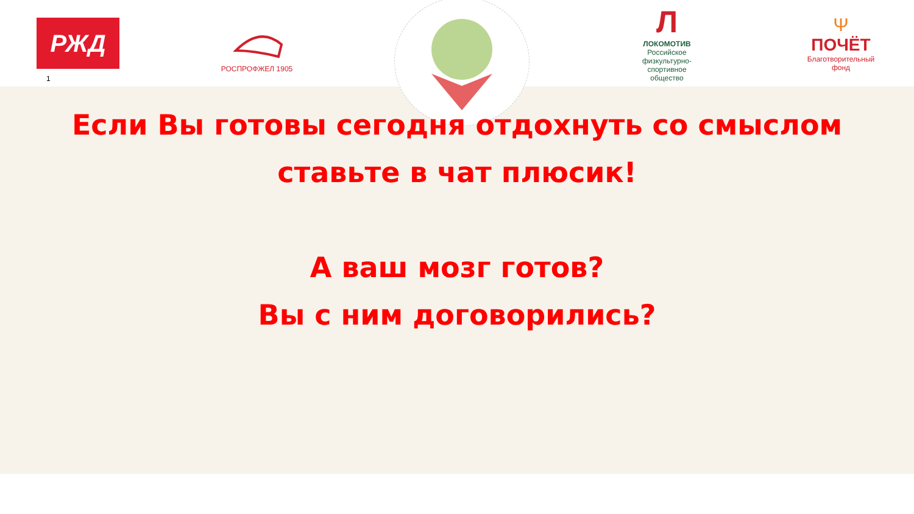РЖД
РОСПРОФЖЕЛ 1905
Л
ЛОКОМОТИВ
Российское физкультурно-спортивное общество
Ψ
ПОЧЁТ
Благотворительный фонд
1
Если Вы готовы сегодня отдохнуть со смыслом
ставьте в чат плюсик!
А ваш мозг готов?
Вы с ним договорились?